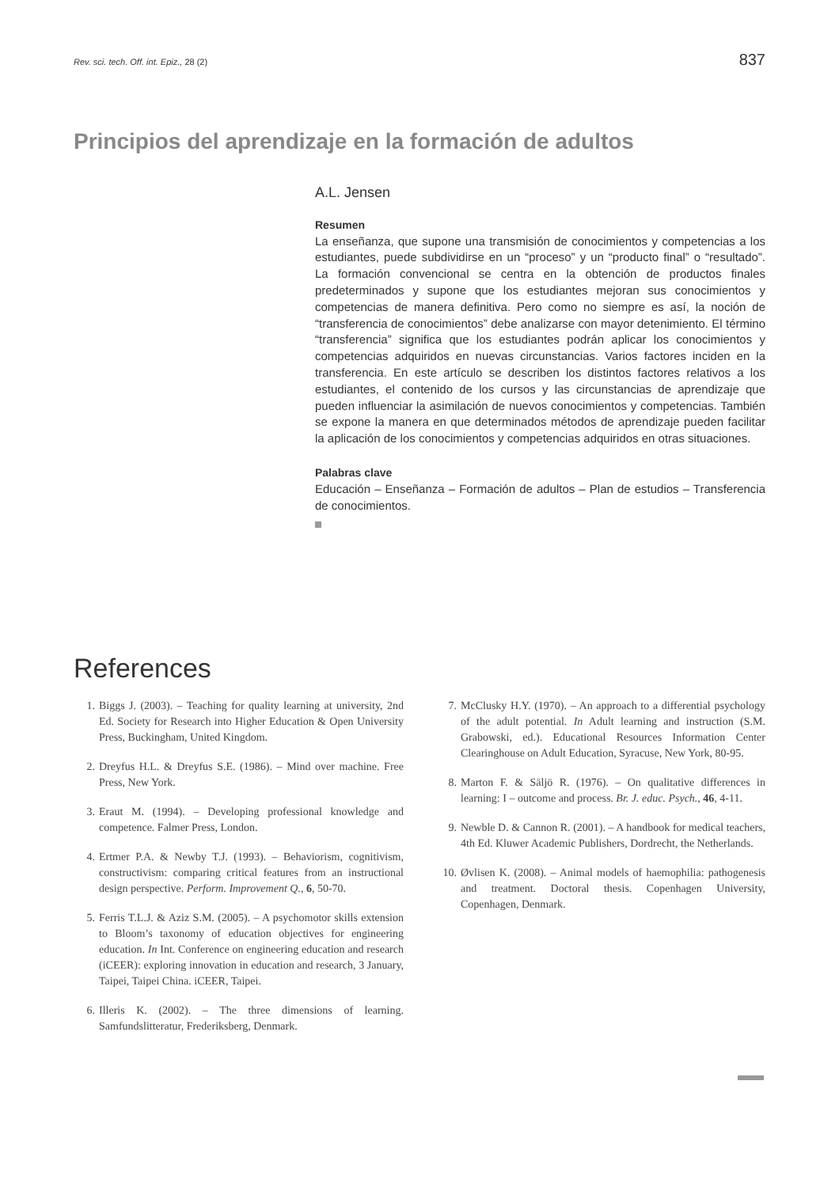Rev. sci. tech. Off. int. Epiz., 28 (2) 837
Principios del aprendizaje en la formación de adultos
A.L. Jensen
Resumen
La enseñanza, que supone una transmisión de conocimientos y competencias a los estudiantes, puede subdividirse en un “proceso” y un “producto final” o “resultado”. La formación convencional se centra en la obtención de productos finales predeterminados y supone que los estudiantes mejoran sus conocimientos y competencias de manera definitiva. Pero como no siempre es así, la noción de “transferencia de conocimientos” debe analizarse con mayor detenimiento. El término “transferencia” significa que los estudiantes podrán aplicar los conocimientos y competencias adquiridos en nuevas circunstancias. Varios factores inciden en la transferencia. En este artículo se describen los distintos factores relativos a los estudiantes, el contenido de los cursos y las circunstancias de aprendizaje que pueden influenciar la asimilación de nuevos conocimientos y competencias. También se expone la manera en que determinados métodos de aprendizaje pueden facilitar la aplicación de los conocimientos y competencias adquiridos en otras situaciones.
Palabras clave
Educación – Enseñanza – Formación de adultos – Plan de estudios – Transferencia de conocimientos.
References
1. Biggs J. (2003). – Teaching for quality learning at university, 2nd Ed. Society for Research into Higher Education & Open University Press, Buckingham, United Kingdom.
2. Dreyfus H.L. & Dreyfus S.E. (1986). – Mind over machine. Free Press, New York.
3. Eraut M. (1994). – Developing professional knowledge and competence. Falmer Press, London.
4. Ertmer P.A. & Newby T.J. (1993). – Behaviorism, cognitivism, constructivism: comparing critical features from an instructional design perspective. Perform. Improvement Q., 6, 50-70.
5. Ferris T.L.J. & Aziz S.M. (2005). – A psychomotor skills extension to Bloom’s taxonomy of education objectives for engineering education. In Int. Conference on engineering education and research (iCEER): exploring innovation in education and research, 3 January, Taipei, Taipei China. iCEER, Taipei.
6. Illeris K. (2002). – The three dimensions of learning. Samfundslitteratur, Frederiksberg, Denmark.
7. McClusky H.Y. (1970). – An approach to a differential psychology of the adult potential. In Adult learning and instruction (S.M. Grabowski, ed.). Educational Resources Information Center Clearinghouse on Adult Education, Syracuse, New York, 80-95.
8. Marton F. & Säljö R. (1976). – On qualitative differences in learning: I – outcome and process. Br. J. educ. Psych., 46, 4-11.
9. Newble D. & Cannon R. (2001). – A handbook for medical teachers, 4th Ed. Kluwer Academic Publishers, Dordrecht, the Netherlands.
10. Øvlisen K. (2008). – Animal models of haemophilia: pathogenesis and treatment. Doctoral thesis. Copenhagen University, Copenhagen, Denmark.